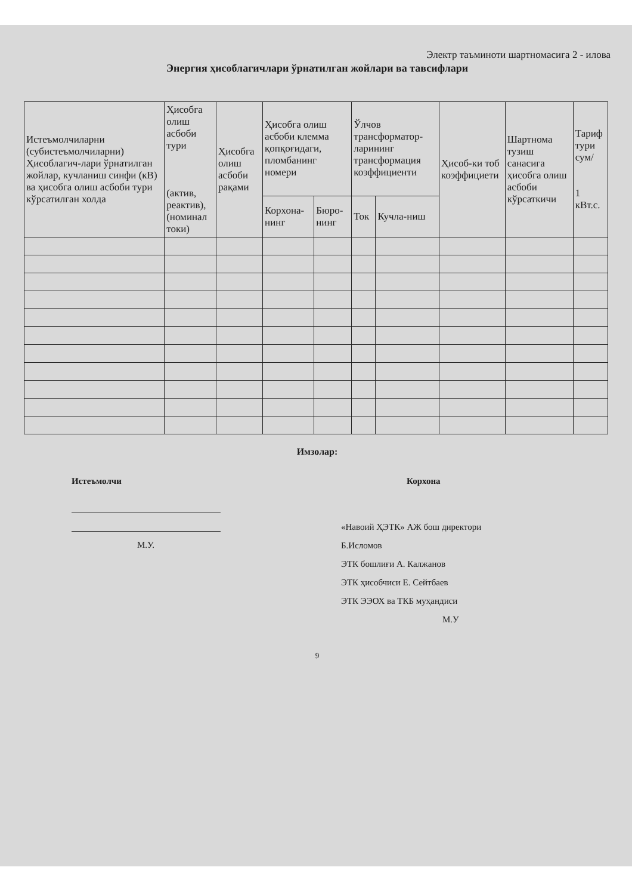Электр таъминоти шартномасига 2 - илова
Энергия ҳисоблагичлари ўрнатилган жойлари ва тавсифлари
| Истеъмолчиларни (субистеъмолчиларни) Ҳисоблагич-лари ўрнатилган жойлар, кучланиш синфи (кВ) ва ҳисобга олиш асбоби тури кўрсатилган холда | Ҳисобга олиш асбоби тури (актив, реактив), (номинал токи) | Ҳисобга олиш асбоби рақами | Ҳисобга олиш асбоби клемма қопқоғидаги, пломбанинг номери | | Ўлчов трансформатор-ларининг трансформация коэффициенти | | Ҳисоб-ки тоб коэффициети | Шартнома тузиш санасига ҳисобга олиш асбоби кўрсаткичи | Тариф тури сум/ 1 кВт.с. |
| --- | --- | --- | --- | --- | --- | --- | --- | --- | --- |
| | | | Корхона-нинг | Бюро-нинг | Ток | Кучла-ниш | | | |
Имзолар:
Истеъмолчи
М.У.
Корхона
«Навоий ҲЭТК» АЖ бош директори
Б.Исломов
ЭТК бошлиғи А. Калжанов
ЭТК ҳисобчиси Е. Сейтбаев
ЭТК ЭЭОХ ва ТКБ муҳандиси
М.У
9